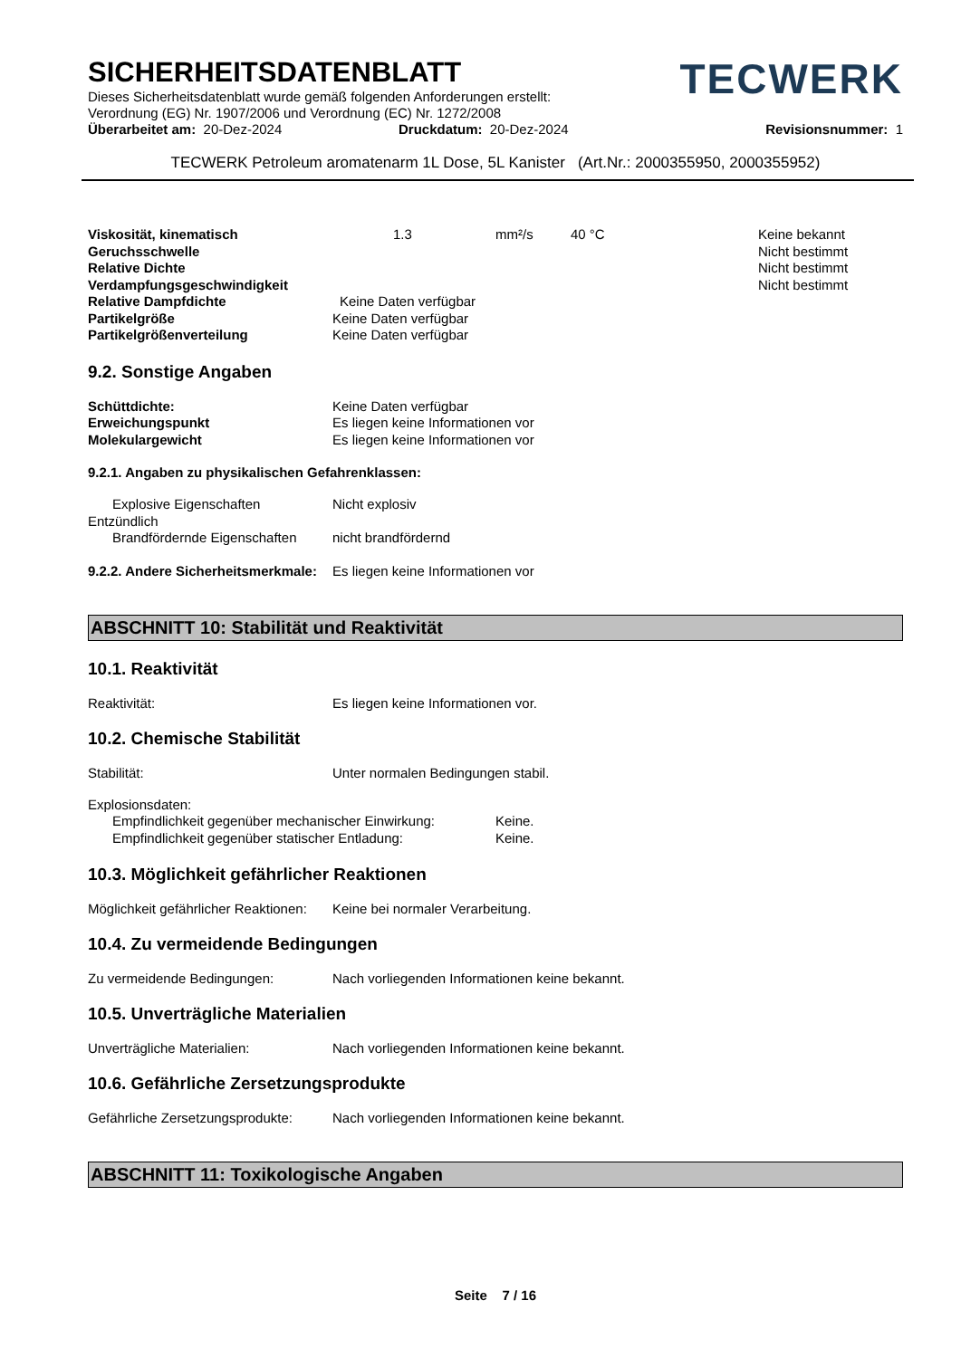TECWERK
SICHERHEITSDATENBLATT
Dieses Sicherheitsdatenblatt wurde gemäß folgenden Anforderungen erstellt:
Verordnung (EG) Nr. 1907/2006 und Verordnung (EC) Nr. 1272/2008
Überarbeitet am: 20-Dez-2024 Druckdatum: 20-Dez-2024 Revisionsnummer: 1
TECWERK Petroleum aromatenarm 1L Dose, 5L Kanister (Art.Nr.: 2000355950, 2000355952)
| Viskosität, kinematisch | 1.3 | mm²/s | 40 °C | Keine bekannt |
| Geruchsschwelle | | | | Nicht bestimmt |
| Relative Dichte | | | | Nicht bestimmt |
| Verdampfungsgeschwindigkeit | | | | Nicht bestimmt |
| Relative Dampfdichte | Keine Daten verfügbar | | | |
| Partikelgröße | Keine Daten verfügbar | | | |
| Partikelgrößenverteilung | Keine Daten verfügbar | | | |
9.2. Sonstige Angaben
| Schüttdichte: | Keine Daten verfügbar |
| Erweichungspunkt | Es liegen keine Informationen vor |
| Molekulargewicht | Es liegen keine Informationen vor |
9.2.1. Angaben zu physikalischen Gefahrenklassen:
| Explosive Eigenschaften | Nicht explosiv |
| Entzündlich | |
| Brandfördernde Eigenschaften | nicht brandfördernd |
9.2.2. Andere Sicherheitsmerkmale:
Es liegen keine Informationen vor
ABSCHNITT 10: Stabilität und Reaktivität
10.1. Reaktivität
Reaktivität: Es liegen keine Informationen vor.
10.2. Chemische Stabilität
Stabilität: Unter normalen Bedingungen stabil.
Explosionsdaten:
| Empfindlichkeit gegenüber mechanischer Einwirkung: | Keine. |
| Empfindlichkeit gegenüber statischer Entladung: | Keine. |
10.3. Möglichkeit gefährlicher Reaktionen
Möglichkeit gefährlicher Reaktionen:
Keine bei normaler Verarbeitung.
10.4. Zu vermeidende Bedingungen
Zu vermeidende Bedingungen: Nach vorliegenden Informationen keine bekannt.
10.5. Unverträgliche Materialien
Unverträgliche Materialien: Nach vorliegenden Informationen keine bekannt.
10.6. Gefährliche Zersetzungsprodukte
Gefährliche Zersetzungsprodukte:
Nach vorliegenden Informationen keine bekannt.
ABSCHNITT 11: Toxikologische Angaben
Seite 7 / 16